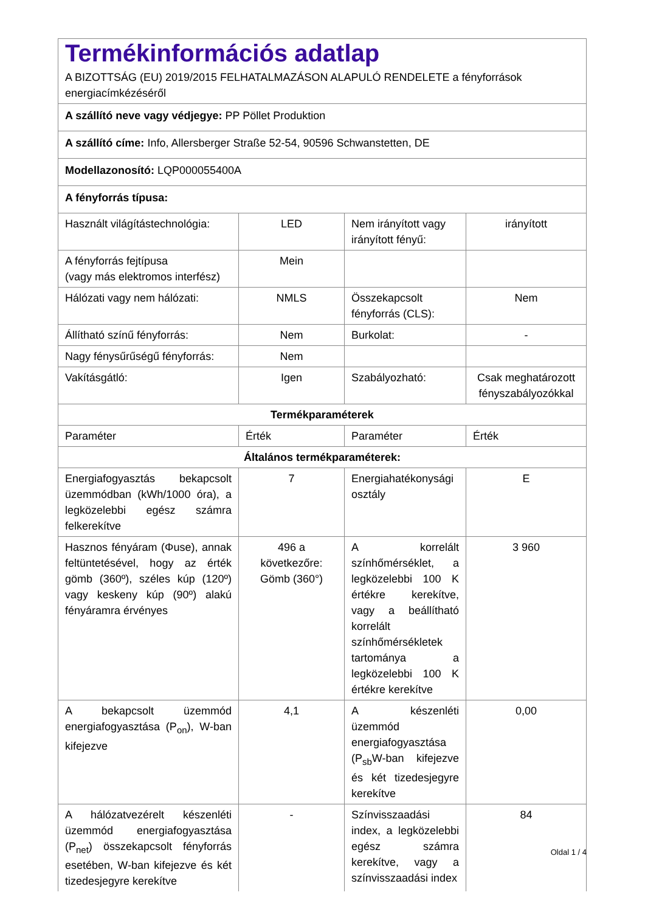| Termékinformációs adatlap A BIZOTTSÁG (EU) 2019/2015 FELHATALMAZÁSON ALAPULÓ RENDELETE a fényforrások energiacímkézéséről | | | |
| A szállító neve vagy védjegye: PP Pöllet Produktion | | | |
| A szállító címe: Info, Allersberger Straße 52-54, 90596 Schwanstetten, DE | | | |
| Modellazonosító: LQP000055400A | | | |
| A fényforrás típusa: | | | |
| Használt világítástechnológia: | LED | Nem irányított vagy irányított fényű: | irányított |
| A fényforrás fejtípusa (vagy más elektromos interfész) | Mein | | |
| Hálózati vagy nem hálózati: | NMLS | Összekapcsolt fényforrás (CLS): | Nem |
| Állítható színű fényforrás: | Nem | Burkolat: | - |
| Nagy fénysűrűségű fényforrás: | Nem | | |
| Vakításgátló: | Igen | Szabályozható: | Csak meghatározott fényszabályozókkal |
| Termékparaméterek | | | |
| Paraméter | Érték | Paraméter | Érték |
| Általános termékparaméterek: | | | |
| Energiafogyasztás bekapcsolt üzemmódban (kWh/1000 óra), a legközelebbi egész számra felkerekítve | 7 | Energiahatékonysági osztály | E |
| Hasznos fényáram (Φuse), annak feltüntetésével, hogy az érték gömb (360º), széles kúp (120º) vagy keskeny kúp (90º) alakú fényáramra érvényes | 496 a következőre: Gömb (360°) | A korrelált színhőmérséklet, a legközelebbi 100 K értékre kerekítve, vagy a beállítható korrelált színhőmérsékletek tartománya a legközelebbi 100 K értékre kerekítve | 3 960 |
| A bekapcsolt üzemmód energiafogyasztása (P<sub>on</sub>), W-ban kifejezve | 4,1 | A készenléti üzemmód energiafogyasztása (P<sub>sb</sub>W-ban kifejezve és két tizedesjegyre kerekítve | 0,00 |
| A hálózatvezérelt készenléti üzemmód energiafogyasztása (P<sub>net</sub>) összekapcsolt fényforrás esetében, W-ban kifejezve és két tizedesjegyre kerekítve | - | Színvisszaadási index, a legközelebbi egész számra kerekítve, vagy a színvisszaadási index | 84 |
Oldal 1 / 4